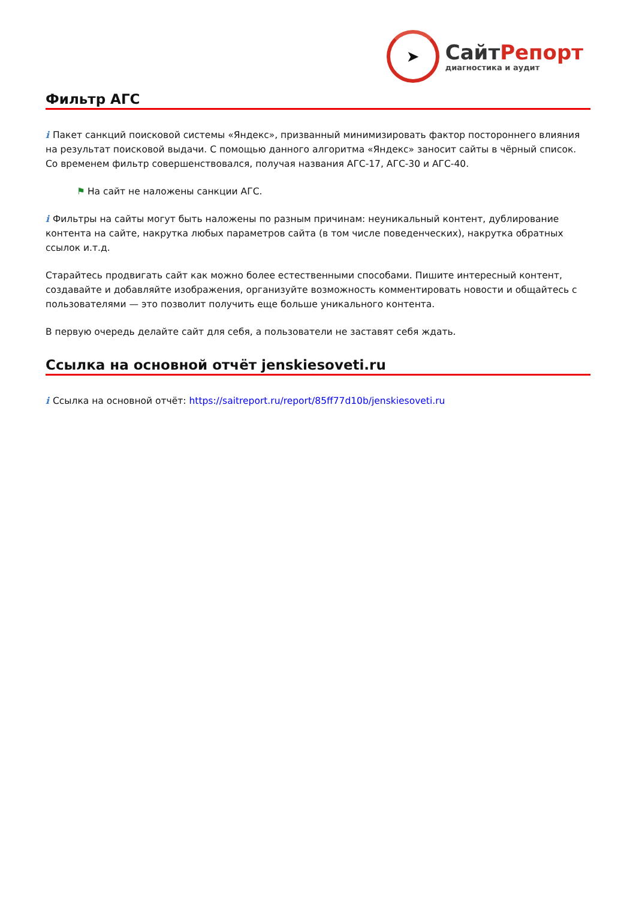➤
СайтРепорт
диагностика и аудит
Фильтр АГС
i Пакет санкций поисковой системы «Яндекс», призванный минимизировать фактор постороннего влияния на результат поисковой выдачи. С помощью данного алгоритма «Яндекс» заносит сайты в чёрный список. Со временем фильтр совершенствовался, получая названия АГС-17, АГС-30 и АГС-40.
⚑ На сайт не наложены санкции АГС.
i Фильтры на сайты могут быть наложены по разным причинам: неуникальный контент, дублирование контента на сайте, накрутка любых параметров сайта (в том числе поведенческих), накрутка обратных ссылок и.т.д.
Старайтесь продвигать сайт как можно более естественными способами. Пишите интересный контент, создавайте и добавляйте изображения, организуйте возможность комментировать новости и общайтесь с пользователями — это позволит получить еще больше уникального контента.
В первую очередь делайте сайт для себя, а пользователи не заставят себя ждать.
Ссылка на основной отчёт jenskiesoveti.ru
i Ссылка на основной отчёт: https://saitreport.ru/report/85ff77d10b/jenskiesoveti.ru